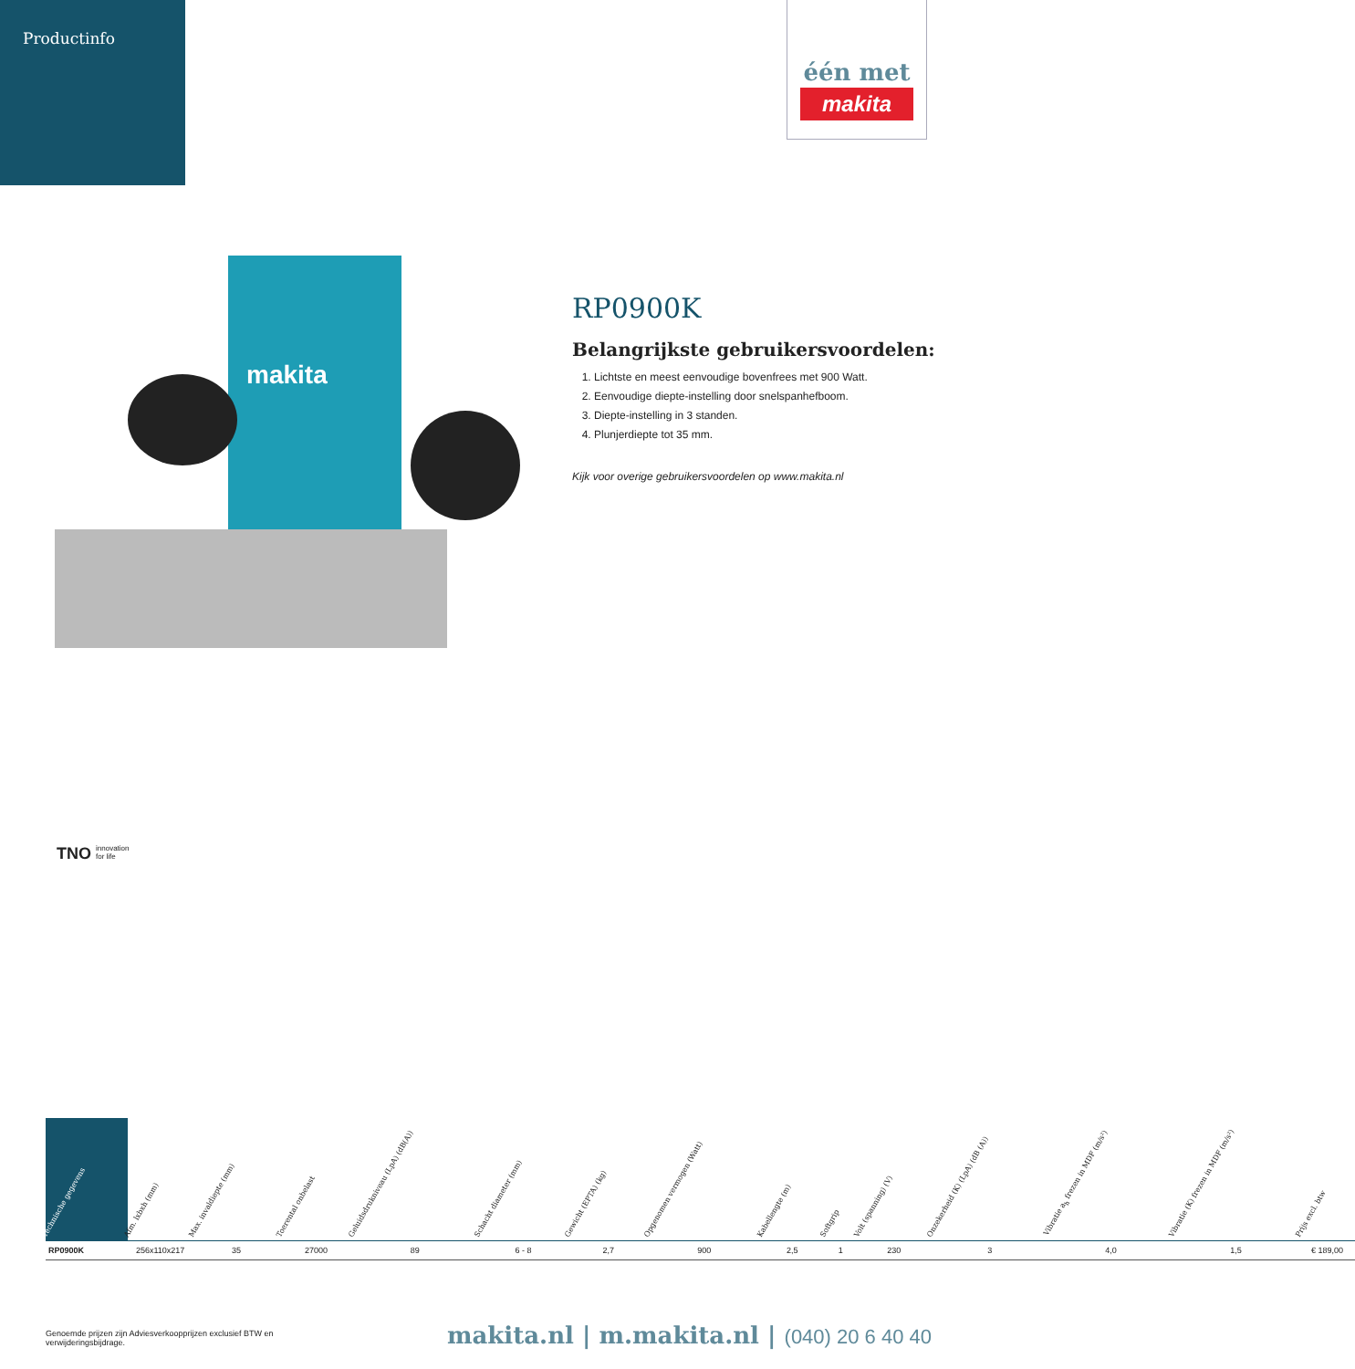Productinfo
één met
makita
makita
RP0900K
Belangrijkste gebruikersvoordelen:
1. Lichtste en meest eenvoudige bovenfrees met 900 Watt.
2. Eenvoudige diepte-instelling door snelspanhefboom.
3. Diepte-instelling in 3 standen.
4. Plunjerdiepte tot 35 mm.
Kijk voor overige gebruikersvoordelen op www.makita.nl
TNO innovation
for life
| Technische gegevens | Afm. lxbxh (mm) | Max. invaldiepte (mm) | Toerental onbelast | Geluidsdrukniveau (LpA) (dB(A)) | Schacht diameter (mm) | Gewicht (EPTA) (kg) | Opgenomen vermogen (Watt) | Kabellengte (m) | Softgrip | Volt (spanning) (V) | Onzekerheid (K) (LpA) (dB (A)) | Vibratie a<sub>h</sub> frezen in MDF (m/s²) | Vibratie (K) frezen in MDF (m/s²) | Prijs excl. btw |
| --- | --- | --- | --- | --- | --- | --- | --- | --- | --- | --- | --- | --- | --- | --- |
| RP0900K | 256x110x217 | 35 | 27000 | 89 | 6 - 8 | 2,7 | 900 | 2,5 | 1 | 230 | 3 | 4,0 | 1,5 | € 189,00 |
Genoemde prijzen zijn Adviesverkoopprijzen exclusief BTW en verwijderingsbijdrage.
makita.nl | m.makita.nl | (040) 20 6 40 40